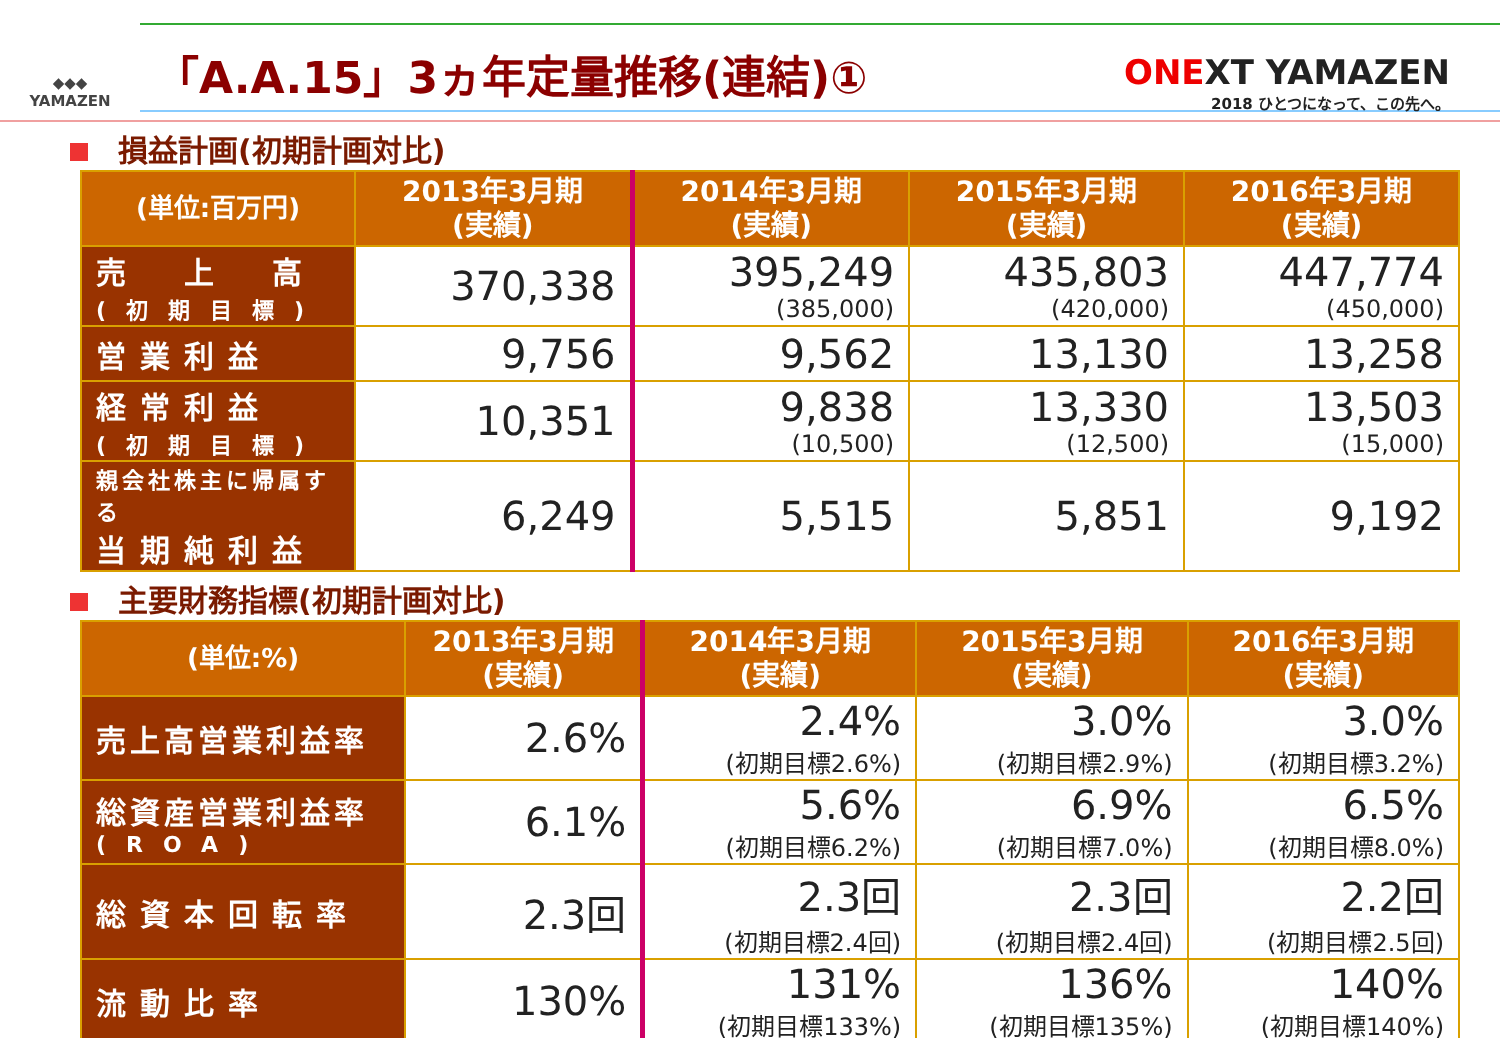◆◆◆
YAMAZEN
「A.A.15」3ヵ年定量推移(連結)①
ONEXT YAMAZEN
2018 ひとつになって、この先へ。
損益計画(初期計画対比)
| (単位:百万円) | 2013年3月期 (実績) | 2014年3月期 (実績) | 2015年3月期 (実績) | 2016年3月期 (実績) |
| --- | --- | --- | --- | --- |
| 売 上 高 (初期目標) | 370,338 | 395,249 (385,000) | 435,803 (420,000) | 447,774 (450,000) |
| 営業利益 | 9,756 | 9,562 | 13,130 | 13,258 |
| 経常利益 (初期目標) | 10,351 | 9,838 (10,500) | 13,330 (12,500) | 13,503 (15,000) |
| 親会社株主に帰属する 当期純利益 | 6,249 | 5,515 | 5,851 | 9,192 |
主要財務指標(初期計画対比)
| (単位:%) | 2013年3月期 (実績) | 2014年3月期 (実績) | 2015年3月期 (実績) | 2016年3月期 (実績) |
| --- | --- | --- | --- | --- |
| 売上高営業利益率 | 2.6% | 2.4% (初期目標2.6%) | 3.0% (初期目標2.9%) | 3.0% (初期目標3.2%) |
| 総資産営業利益率 (ROA) | 6.1% | 5.6% (初期目標6.2%) | 6.9% (初期目標7.0%) | 6.5% (初期目標8.0%) |
| 総資本回転率 | 2.3回 | 2.3回 (初期目標2.4回) | 2.3回 (初期目標2.4回) | 2.2回 (初期目標2.5回) |
| 流動比率 | 130% | 131% (初期目標133%) | 136% (初期目標135%) | 140% (初期目標140%) |